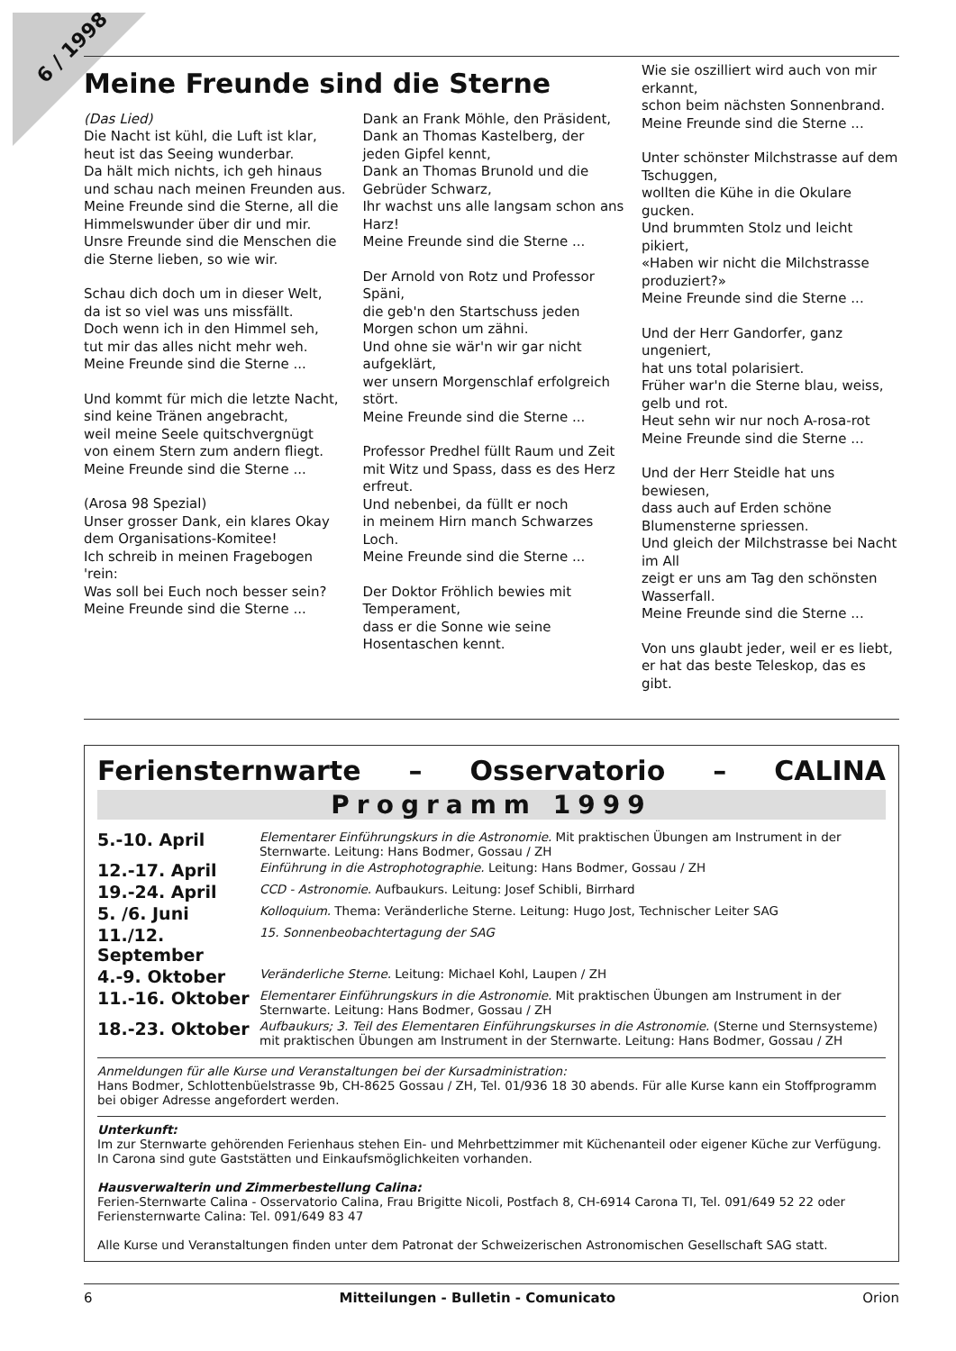6 / 1998
Meine Freunde sind die Sterne
(Das Lied)
Die Nacht ist kühl, die Luft ist klar,
heut ist das Seeing wunderbar.
Da hält mich nichts, ich geh hinaus
und schau nach meinen Freunden aus.
Meine Freunde sind die Sterne, all die Himmelswunder über dir und mir. Unsre Freunde sind die Menschen die die Sterne lieben, so wie wir.
Schau dich doch um in dieser Welt,
da ist so viel was uns missfällt.
Doch wenn ich in den Himmel seh,
tut mir das alles nicht mehr weh. Meine Freunde sind die Sterne ...
Und kommt für mich die letzte Nacht,
sind keine Tränen angebracht,
weil meine Seele quitschvergnügt
von einem Stern zum andern fliegt.
Meine Freunde sind die Sterne ...
(Arosa 98 Spezial)
Unser grosser Dank, ein klares Okay
dem Organisations-Komitee!
Ich schreib in meinen Fragebogen 'rein:
Was soll bei Euch noch besser sein?
Meine Freunde sind die Sterne ...
Dank an Frank Möhle, den Präsident,
Dank an Thomas Kastelberg, der jeden Gipfel kennt,
Dank an Thomas Brunold und die Gebrüder Schwarz,
Ihr wachst uns alle langsam schon ans Harz!
Meine Freunde sind die Sterne ...
Der Arnold von Rotz und Professor Späni,
die geb'n den Startschuss jeden Morgen schon um zähni.
Und ohne sie wär'n wir gar nicht aufgeklärt,
wer unsern Morgenschlaf erfolgreich stört.
Meine Freunde sind die Sterne ...
Professor Predhel füllt Raum und Zeit
mit Witz und Spass, dass es des Herz erfreut.
Und nebenbei, da füllt er noch
in meinem Hirn manch Schwarzes Loch.
Meine Freunde sind die Sterne ...
Der Doktor Fröhlich bewies mit Temperament,
dass er die Sonne wie seine Hosentaschen kennt.
Wie sie oszilliert wird auch von mir erkannt,
schon beim nächsten Sonnenbrand.
Meine Freunde sind die Sterne ...
Unter schönster Milchstrasse auf dem Tschuggen,
wollten die Kühe in die Okulare gucken.
Und brummten Stolz und leicht pikiert,
«Haben wir nicht die Milchstrasse produziert?»
Meine Freunde sind die Sterne ...
Und der Herr Gandorfer, ganz ungeniert,
hat uns total polarisiert.
Früher war'n die Sterne blau, weiss, gelb und rot.
Heut sehn wir nur noch A-rosa-rot
Meine Freunde sind die Sterne ...
Und der Herr Steidle hat uns bewiesen,
dass auch auf Erden schöne Blumensterne spriessen.
Und gleich der Milchstrasse bei Nacht im All
zeigt er uns am Tag den schönsten Wasserfall.
Meine Freunde sind die Sterne ...
Von uns glaubt jeder, weil er es liebt,
er hat das beste Teleskop, das es gibt.
Feriensternwarte – Osservatorio – CALINA
Programm 1999
| 5.-10. April | Elementarer Einführungskurs in die Astronomie. Mit praktischen Übungen am Instrument in der Sternwarte. Leitung: Hans Bodmer, Gossau / ZH |
| 12.-17. April | Einführung in die Astrophotographie. Leitung: Hans Bodmer, Gossau / ZH |
| 19.-24. April | CCD - Astronomie. Aufbaukurs. Leitung: Josef Schibli, Birrhard |
| 5. /6. Juni | Kolloquium. Thema: Veränderliche Sterne. Leitung: Hugo Jost, Technischer Leiter SAG |
| 11./12. September | 15. Sonnenbeobachtertagung der SAG |
| 4.-9. Oktober | Veränderliche Sterne. Leitung: Michael Kohl, Laupen / ZH |
| 11.-16. Oktober | Elementarer Einführungskurs in die Astronomie. Mit praktischen Übungen am Instrument in der Sternwarte. Leitung: Hans Bodmer, Gossau / ZH |
| 18.-23. Oktober | Aufbaukurs; 3. Teil des Elementaren Einführungskurses in die Astronomie. (Sterne und Sternsysteme) mit praktischen Übungen am Instrument in der Sternwarte. Leitung: Hans Bodmer, Gossau / ZH |
Anmeldungen für alle Kurse und Veranstaltungen bei der Kursadministration:
Hans Bodmer, Schlottenbüelstrasse 9b, CH-8625 Gossau / ZH, Tel. 01/936 18 30 abends. Für alle Kurse kann ein Stoffprogramm bei obiger Adresse angefordert werden.
Unterkunft:
Im zur Sternwarte gehörenden Ferienhaus stehen Ein- und Mehrbettzimmer mit Küchenanteil oder eigener Küche zur Verfügung. In Carona sind gute Gaststätten und Einkaufsmöglichkeiten vorhanden.
Hausverwalterin und Zimmerbestellung Calina:
Ferien-Sternwarte Calina - Osservatorio Calina, Frau Brigitte Nicoli, Postfach 8, CH-6914 Carona TI, Tel. 091/649 52 22 oder Feriensternwarte Calina: Tel. 091/649 83 47
Alle Kurse und Veranstaltungen finden unter dem Patronat der Schweizerischen Astronomischen Gesellschaft SAG statt.
6 Mitteilungen - Bulletin - Comunicato Orion